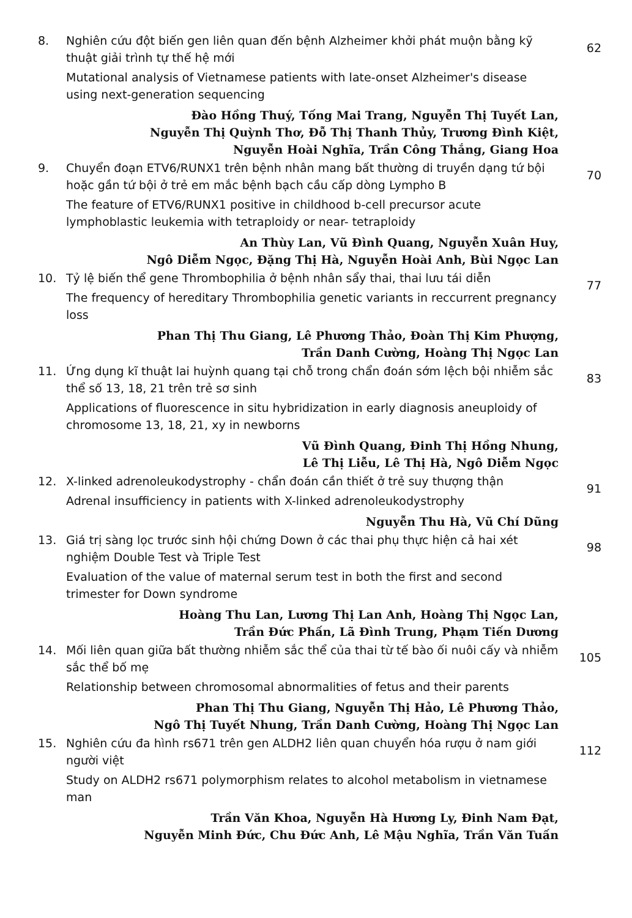8. Nghiên cứu đột biến gen liên quan đến bệnh Alzheimer khởi phát muộn bằng kỹ thuật giải trình tự thế hệ mới
Mutational analysis of Vietnamese patients with late-onset Alzheimer's disease using next-generation sequencing
Đào Hồng Thuý, Tống Mai Trang, Nguyễn Thị Tuyết Lan,
Nguyễn Thị Quỳnh Thơ, Đỗ Thị Thanh Thủy, Trương Đình Kiệt,
Nguyễn Hoài Nghĩa, Trần Công Thắng, Giang Hoa
62
9. Chuyển đoạn ETV6/RUNX1 trên bệnh nhân mang bất thường di truyền dạng tứ bội hoặc gần tứ bội ở trẻ em mắc bệnh bạch cầu cấp dòng Lympho B
The feature of ETV6/RUNX1 positive in childhood b-cell precursor acute lymphoblastic leukemia with tetraploidy or near- tetraploidy
An Thùy Lan, Vũ Đình Quang, Nguyễn Xuân Huy,
Ngô Diễm Ngọc, Đặng Thị Hà, Nguyễn Hoài Anh, Bùi Ngọc Lan
70
10. Tỷ lệ biến thể gene Thrombophilia ở bệnh nhân sẩy thai, thai lưu tái diễn
The frequency of hereditary Thrombophilia genetic variants in reccurrent pregnancy loss
Phan Thị Thu Giang, Lê Phương Thảo, Đoàn Thị Kim Phượng,
Trần Danh Cường, Hoàng Thị Ngọc Lan
77
11. Ứng dụng kĩ thuật lai huỳnh quang tại chỗ trong chẩn đoán sớm lệch bội nhiễm sắc thể số 13, 18, 21 trên trẻ sơ sinh
Applications of fluorescence in situ hybridization in early diagnosis aneuploidy of chromosome 13, 18, 21, xy in newborns
Vũ Đình Quang, Đinh Thị Hồng Nhung,
Lê Thị Liễu, Lê Thị Hà, Ngô Diễm Ngọc
83
12. X-linked adrenoleukodystrophy - chẩn đoán cần thiết ở trẻ suy thượng thận
Adrenal insufficiency in patients with X-linked adrenoleukodystrophy
Nguyễn Thu Hà, Vũ Chí Dũng
91
13. Giá trị sàng lọc trước sinh hội chứng Down ở các thai phụ thực hiện cả hai xét nghiệm Double Test và Triple Test
Evaluation of the value of maternal serum test in both the first and second trimester for Down syndrome
Hoàng Thu Lan, Lương Thị Lan Anh, Hoàng Thị Ngọc Lan,
Trần Đức Phấn, Lã Đình Trung, Phạm Tiến Dương
98
14. Mối liên quan giữa bất thường nhiễm sắc thể của thai từ tế bào ối nuôi cấy và nhiễm sắc thể bố mẹ
Relationship between chromosomal abnormalities of fetus and their parents
Phan Thị Thu Giang, Nguyễn Thị Hảo, Lê Phương Thảo,
Ngô Thị Tuyết Nhung, Trần Danh Cường, Hoàng Thị Ngọc Lan
105
15. Nghiên cứu đa hình rs671 trên gen ALDH2 liên quan chuyển hóa rượu ở nam giới người việt
Study on ALDH2 rs671 polymorphism relates to alcohol metabolism in vietnamese man
Trần Văn Khoa, Nguyễn Hà Hương Ly, Đinh Nam Đạt,
Nguyễn Minh Đức, Chu Đức Anh, Lê Mậu Nghĩa, Trần Văn Tuấn
112